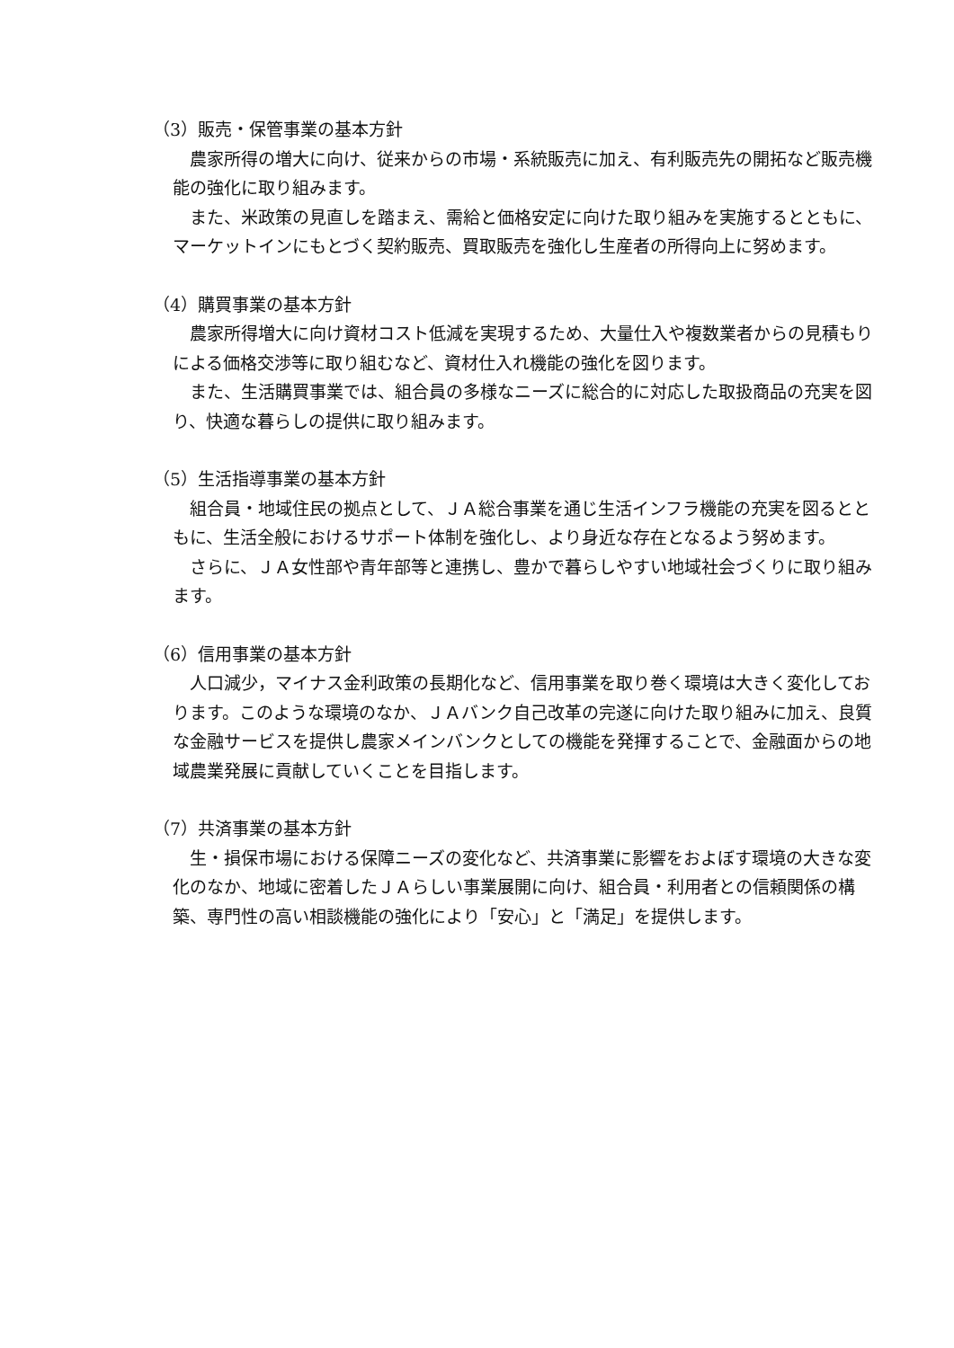（3）販売・保管事業の基本方針
農家所得の増大に向け、従来からの市場・系統販売に加え、有利販売先の開拓など販売機能の強化に取り組みます。
また、米政策の見直しを踏まえ、需給と価格安定に向けた取り組みを実施するとともに、マーケットインにもとづく契約販売、買取販売を強化し生産者の所得向上に努めます。
（4）購買事業の基本方針
農家所得増大に向け資材コスト低減を実現するため、大量仕入や複数業者からの見積もりによる価格交渉等に取り組むなど、資材仕入れ機能の強化を図ります。
また、生活購買事業では、組合員の多様なニーズに総合的に対応した取扱商品の充実を図り、快適な暮らしの提供に取り組みます。
（5）生活指導事業の基本方針
組合員・地域住民の拠点として、ＪＡ総合事業を通じ生活インフラ機能の充実を図るとともに、生活全般におけるサポート体制を強化し、より身近な存在となるよう努めます。
さらに、ＪＡ女性部や青年部等と連携し、豊かで暮らしやすい地域社会づくりに取り組みます。
（6）信用事業の基本方針
人口減少，マイナス金利政策の長期化など、信用事業を取り巻く環境は大きく変化しております。このような環境のなか、ＪＡバンク自己改革の完遂に向けた取り組みに加え、良質な金融サービスを提供し農家メインバンクとしての機能を発揮することで、金融面からの地域農業発展に貢献していくことを目指します。
（7）共済事業の基本方針
生・損保市場における保障ニーズの変化など、共済事業に影響をおよぼす環境の大きな変化のなか、地域に密着したＪＡらしい事業展開に向け、組合員・利用者との信頼関係の構築、専門性の高い相談機能の強化により「安心」と「満足」を提供します。